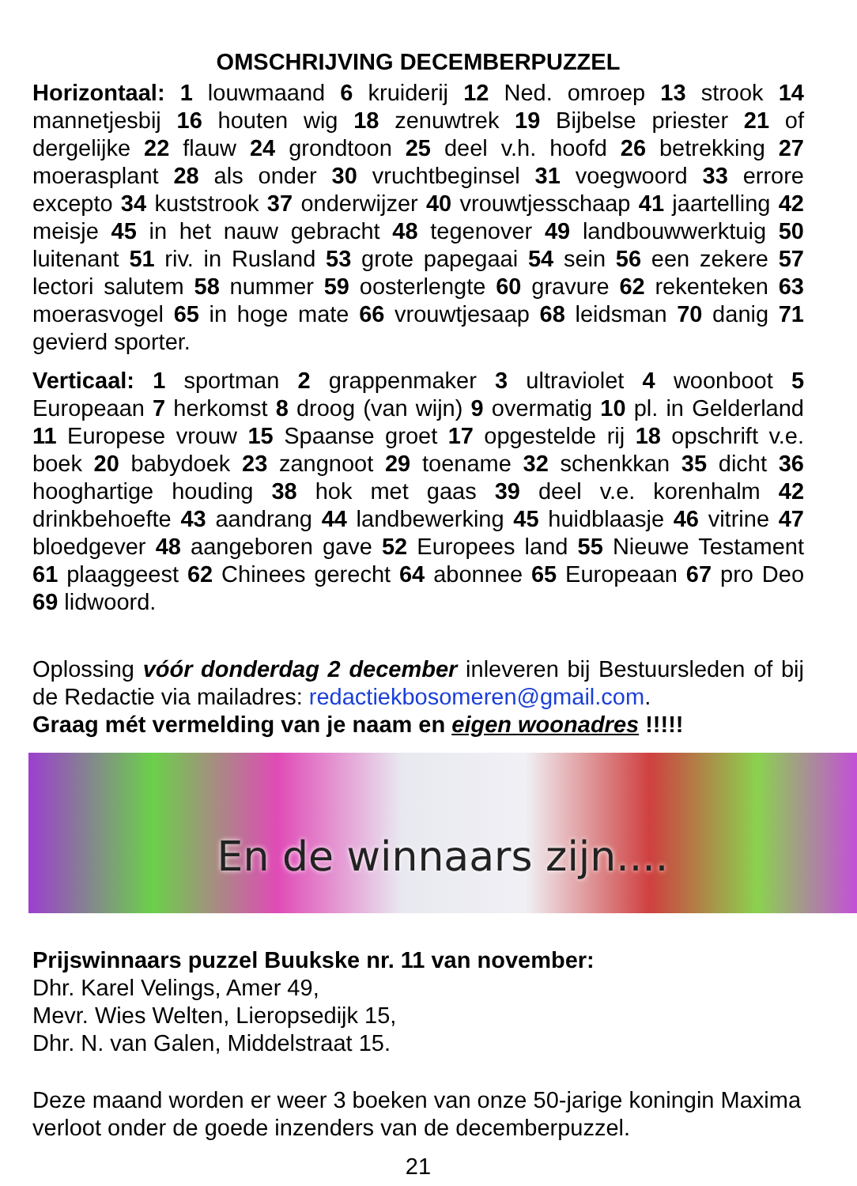OMSCHRIJVING DECEMBERPUZZEL
Horizontaal: 1 louwmaand 6 kruiderij 12 Ned. omroep 13 strook 14 mannetjesbij 16 houten wig 18 zenuwtrek 19 Bijbelse priester 21 of dergelijke 22 flauw 24 grondtoon 25 deel v.h. hoofd 26 betrekking 27 moerasplant 28 als onder 30 vruchtbeginsel 31 voegwoord 33 errore excepto 34 kuststrook 37 onderwijzer 40 vrouwtjesschaap 41 jaartelling 42 meisje 45 in het nauw gebracht 48 tegenover 49 landbouwwerktuig 50 luitenant 51 riv. in Rusland 53 grote papegaai 54 sein 56 een zekere 57 lectori salutem 58 nummer 59 oosterlengte 60 gravure 62 rekenteken 63 moerasvogel 65 in hoge mate 66 vrouwtjesaap 68 leidsman 70 danig 71 gevierd sporter.
Verticaal: 1 sportman 2 grappenmaker 3 ultraviolet 4 woonboot 5 Europeaan 7 herkomst 8 droog (van wijn) 9 overmatig 10 pl. in Gelderland 11 Europese vrouw 15 Spaanse groet 17 opgestelde rij 18 opschrift v.e. boek 20 babydoek 23 zangnoot 29 toename 32 schenkkan 35 dicht 36 hooghartige houding 38 hok met gaas 39 deel v.e. korenhalm 42 drinkbehoefte 43 aandrang 44 landbewerking 45 huidblaasje 46 vitrine 47 bloedgever 48 aangeboren gave 52 Europees land 55 Nieuwe Testament 61 plaaggeest 62 Chinees gerecht 64 abonnee 65 Europeaan 67 pro Deo 69 lidwoord.
Oplossing vóór donderdag 2 december inleveren bij Bestuursleden of bij de Redactie via mailadres: redactiekbosomeren@gmail.com.
Graag mét vermelding van je naam en eigen woonadres !!!!!
En de winnaars zijn....
Prijswinnaars puzzel Buukske nr. 11 van november:
Dhr. Karel Velings, Amer 49,
Mevr. Wies Welten, Lieropsedijk 15,
Dhr. N. van Galen, Middelstraat 15.
Deze maand worden er weer 3 boeken van onze 50-jarige koningin Maxima verloot onder de goede inzenders van de decemberpuzzel.
21